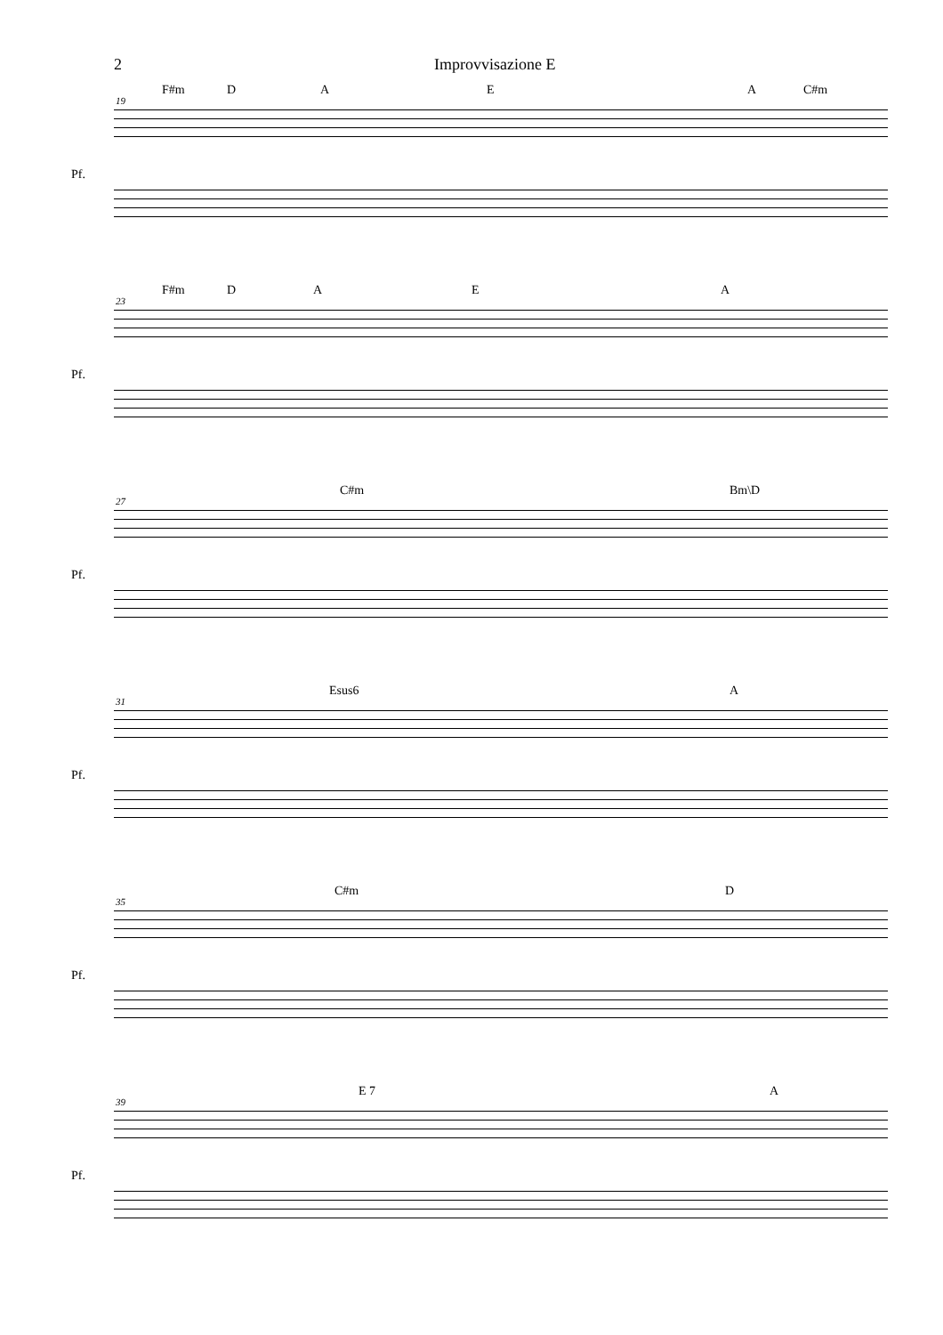2 Improvvisazione E
F#m D A E A C#m
19
Pf.
F#m D A E A
23
Pf.
C#m Bm\D
27
Pf.
Esus6 A
31
Pf.
C#m D
35
Pf.
E 7 A
39
Pf.